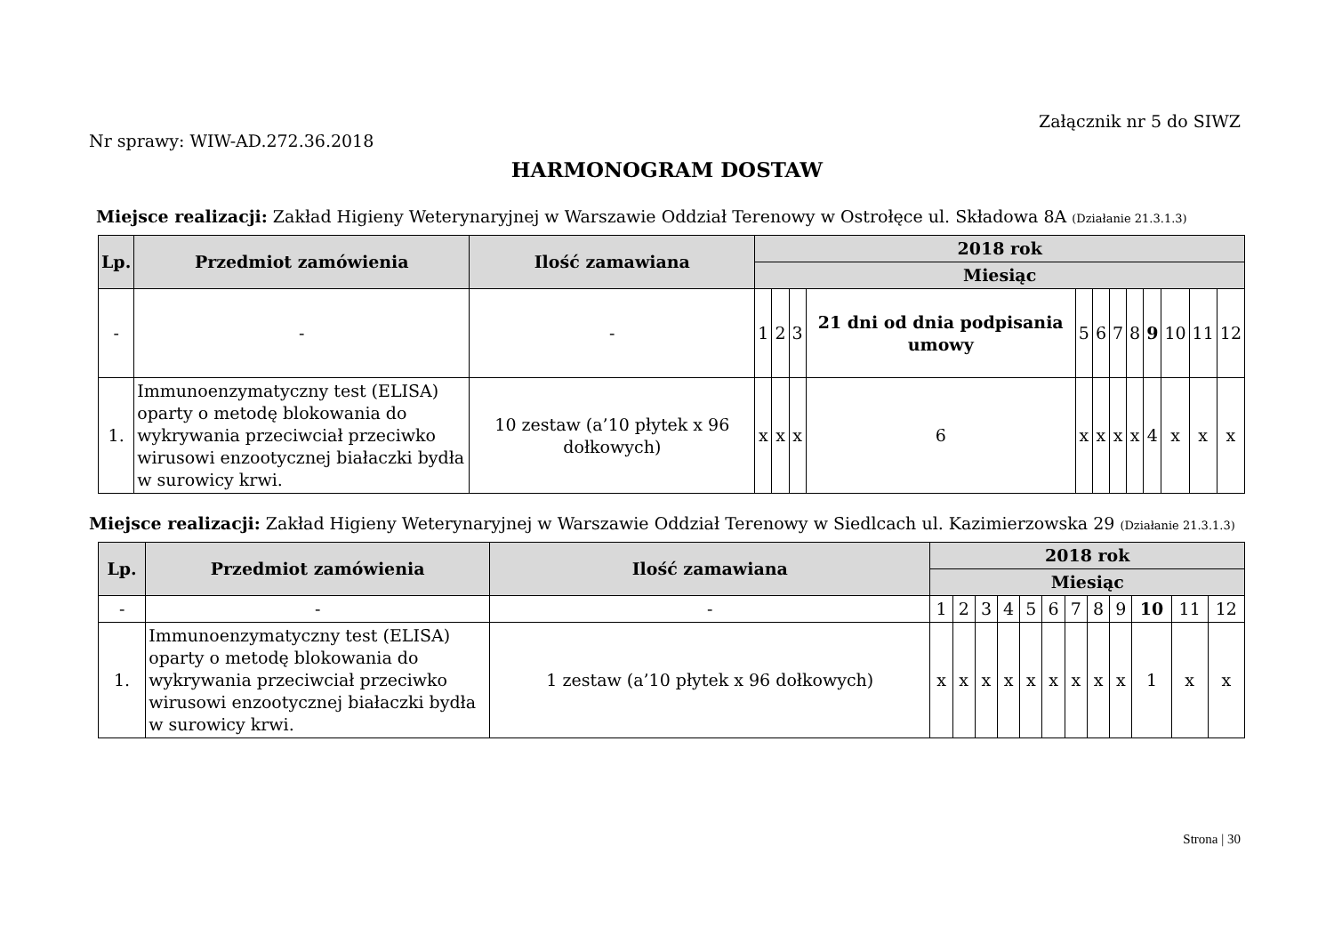Załącznik nr 5 do SIWZ
Nr sprawy: WIW-AD.272.36.2018
HARMONOGRAM DOSTAW
Miejsce realizacji: Zakład Higieny Weterynaryjnej w Warszawie Oddział Terenowy w Ostrołęce ul. Składowa 8A (Działanie 21.3.1.3)
| Lp. | Przedmiot zamówienia | Ilość zamawiana | 2018 rok | | | | | | | | | | | |
| --- | --- | --- | --- | --- | --- | --- | --- | --- | --- | --- | --- | --- | --- | --- |
| | | | Miesiąc | | | | | | | | | | | |
| - | - | - | 1 | 2 | 3 | 21 dni od dnia podpisania umowy | 5 | 6 | 7 | 8 | 9 | 10 | 11 | 12 |
| 1. | Immunoenzymatyczny test (ELISA) oparty o metodę blokowania do wykrywania przeciwciał przeciwko wirusowi enzootycznej białaczki bydła w surowicy krwi. | 10 zestaw (a’10 płytek x 96 dołkowych) | x | x | x | 6 | x | x | x | x | 4 | x | x | x |
Miejsce realizacji: Zakład Higieny Weterynaryjnej w Warszawie Oddział Terenowy w Siedlcach ul. Kazimierzowska 29 (Działanie 21.3.1.3)
| Lp. | Przedmiot zamówienia | Ilość zamawiana | 2018 rok | | | | | | | | | | | |
| --- | --- | --- | --- | --- | --- | --- | --- | --- | --- | --- | --- | --- | --- | --- |
| | | | Miesiąc | | | | | | | | | | | |
| - | - | - | 1 | 2 | 3 | 4 | 5 | 6 | 7 | 8 | 9 | 10 | 11 | 12 |
| 1. | Immunoenzymatyczny test (ELISA) oparty o metodę blokowania do wykrywania przeciwciał przeciwko wirusowi enzootycznej białaczki bydła w surowicy krwi. | 1 zestaw (a’10 płytek x 96 dołkowych) | x | x | x | x | x | x | x | x | x | 1 | x | x |
Strona | 30